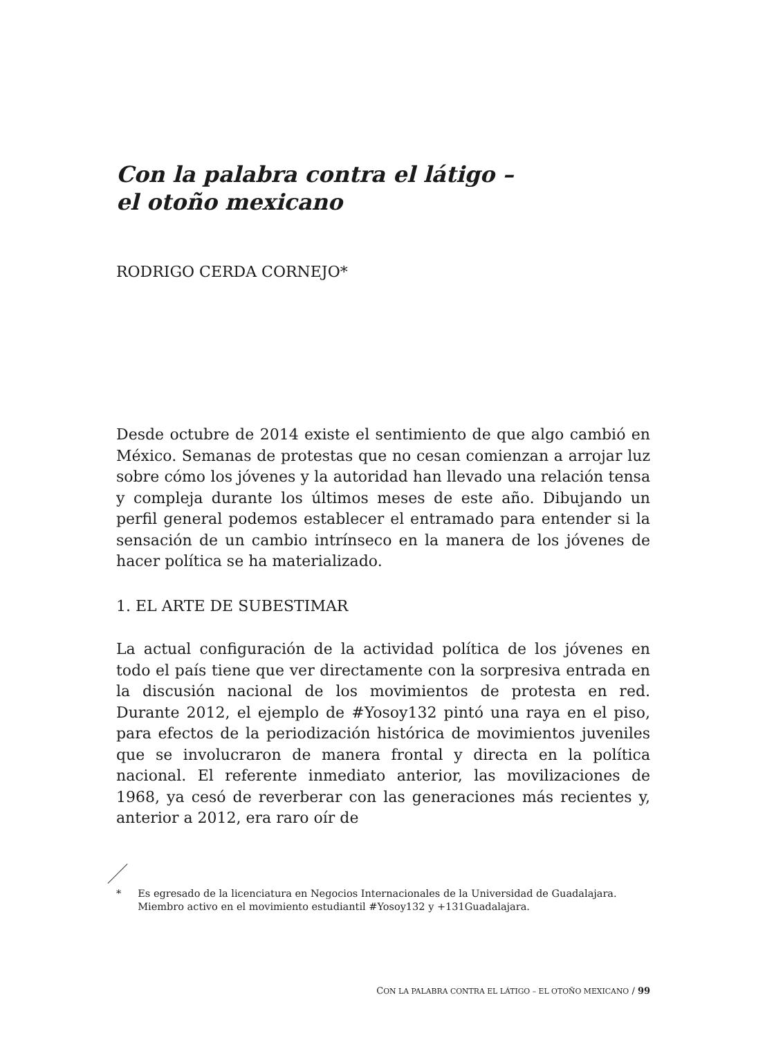Con la palabra contra el látigo –
el otoño mexicano
RODRIGO CERDA CORNEJO*
Desde octubre de 2014 existe el sentimiento de que algo cambió en México. Semanas de protestas que no cesan comienzan a arrojar luz sobre cómo los jóvenes y la autoridad han llevado una relación tensa y compleja durante los últimos meses de este año. Dibujando un perfil general podemos establecer el entramado para entender si la sensación de un cambio intrínseco en la manera de los jóvenes de hacer política se ha materializado.
1. EL ARTE DE SUBESTIMAR
La actual configuración de la actividad política de los jóvenes en todo el país tiene que ver directamente con la sorpresiva entrada en la discusión nacional de los movimientos de protesta en red. Durante 2012, el ejemplo de #Yosoy132 pintó una raya en el piso, para efectos de la periodización histórica de movimientos juveniles que se involucraron de manera frontal y directa en la política nacional. El referente inmediato anterior, las movilizaciones de 1968, ya cesó de reverberar con las generaciones más recientes y, anterior a 2012, era raro oír de
* Es egresado de la licenciatura en Negocios Internacionales de la Universidad de Guadalajara.
Miembro activo en el movimiento estudiantil #Yosoy132 y +131Guadalajara.
CON LA PALABRA CONTRA EL LÁTIGO – EL OTOÑO MEXICANO / 99